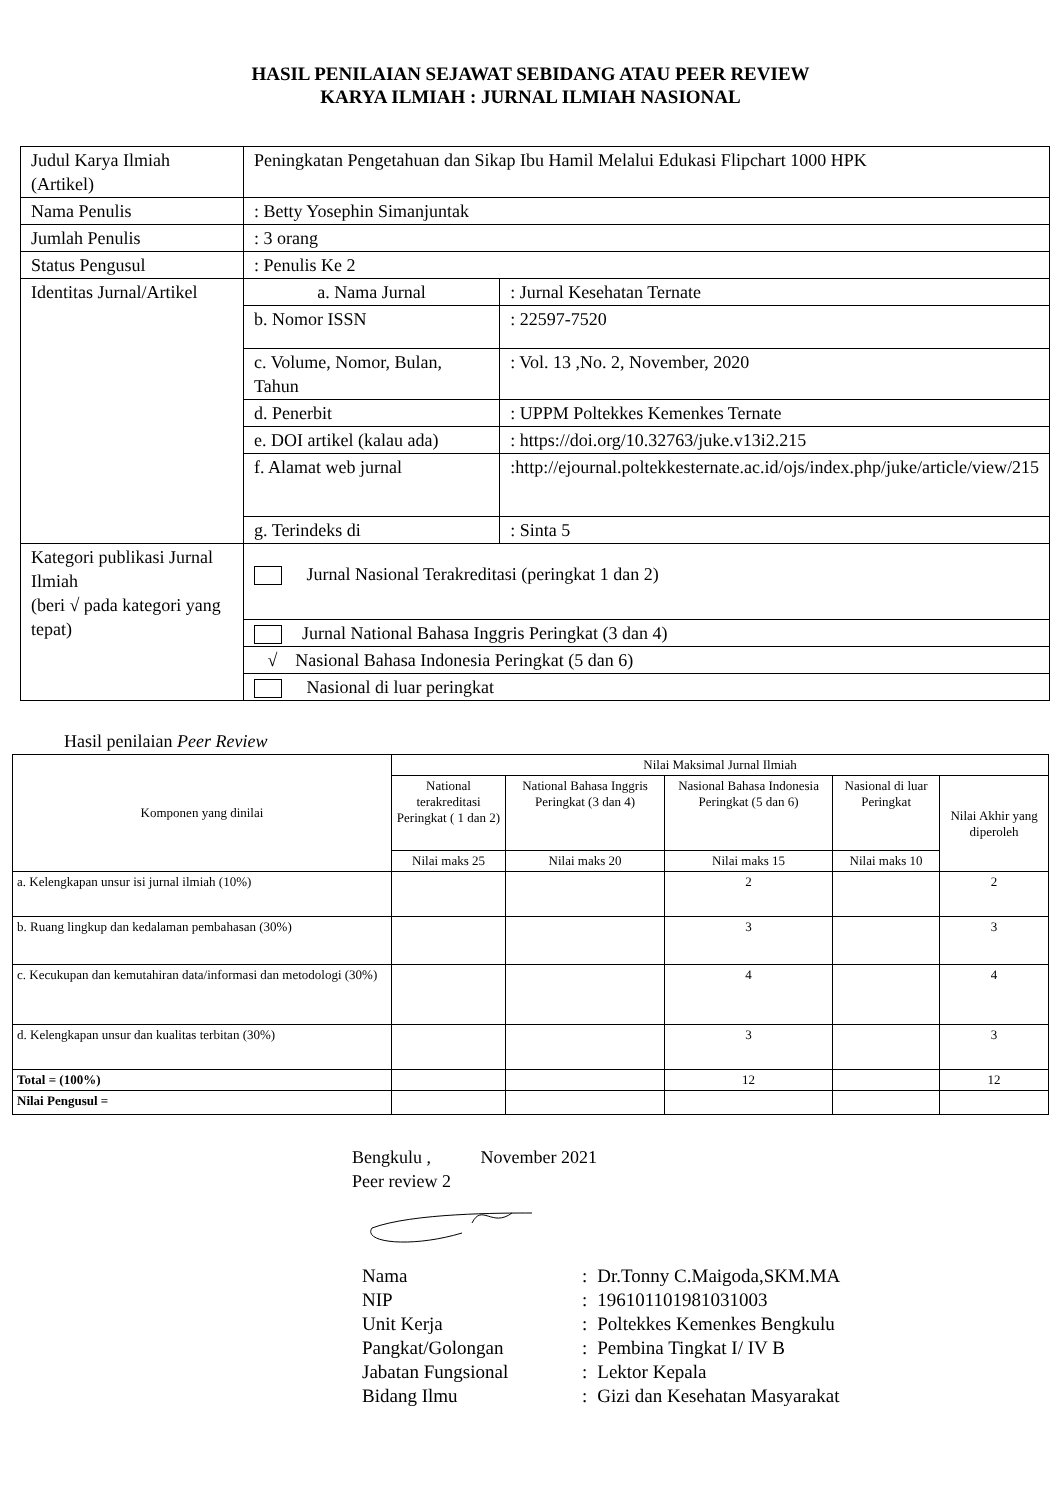HASIL PENILAIAN SEJAWAT SEBIDANG ATAU PEER REVIEW
KARYA ILMIAH : JURNAL ILMIAH NASIONAL
| Judul Karya Ilmiah (Artikel) | Peningkatan Pengetahuan dan Sikap Ibu Hamil Melalui Edukasi Flipchart 1000 HPK | |
| Nama Penulis | : Betty Yosephin Simanjuntak | |
| Jumlah Penulis | : 3 orang | |
| Status Pengusul | : Penulis Ke 2 | |
| Identitas Jurnal/Artikel | a. Nama Jurnal | : Jurnal Kesehatan Ternate |
| | b. Nomor ISSN | : 22597-7520 |
| | c. Volume, Nomor, Bulan, Tahun | : Vol. 13 ,No. 2, November, 2020 |
| | d. Penerbit | : UPPM Poltekkes Kemenkes Ternate |
| | e. DOI artikel (kalau ada) | : https://doi.org/10.32763/juke.v13i2.215 |
| | f. Alamat web jurnal | :http://ejournal.poltekkesternate.ac.id/ojs/index.php/juke/article/view/215 |
| | g. Terindeks di | : Sinta 5 |
| Kategori publikasi Jurnal Ilmiah (beri √ pada kategori yang tepat) | Jurnal Nasional Terakreditasi (peringkat 1 dan 2) | |
| | Jurnal National Bahasa Inggris Peringkat (3 dan 4) | |
| | √ Nasional Bahasa Indonesia Peringkat (5 dan 6) | |
| | Nasional di luar peringkat | |
Hasil penilaian Peer Review
| Komponen yang dinilai | Nilai Maksimal Jurnal Ilmiah | | | | |
| --- | --- | --- | --- | --- | --- |
| | National terakreditasi Peringkat ( 1 dan 2) | National Bahasa Inggris Peringkat (3 dan 4) | Nasional Bahasa Indonesia Peringkat (5 dan 6) | Nasional di luar Peringkat | Nilai Akhir yang diperoleh |
| | Nilai maks 25 | Nilai maks 20 | Nilai maks 15 | Nilai maks 10 | |
| a. Kelengkapan unsur isi jurnal ilmiah (10%) | | | 2 | | 2 |
| b. Ruang lingkup dan kedalaman pembahasan (30%) | | | 3 | | 3 |
| c. Kecukupan dan kemutahiran data/informasi dan metodologi (30%) | | | 4 | | 4 |
| d. Kelengkapan unsur dan kualitas terbitan (30%) | | | 3 | | 3 |
| Total = (100%) | | | 12 | | 12 |
| Nilai Pengusul = | | | | | |
Bengkulu , November 2021
Peer review 2
| Nama | : | Dr.Tonny C.Maigoda,SKM.MA |
| NIP | : | 196101101981031003 |
| Unit Kerja | : | Poltekkes Kemenkes Bengkulu |
| Pangkat/Golongan | : | Pembina Tingkat I/ IV B |
| Jabatan Fungsional | : | Lektor Kepala |
| Bidang Ilmu | : | Gizi dan Kesehatan Masyarakat |